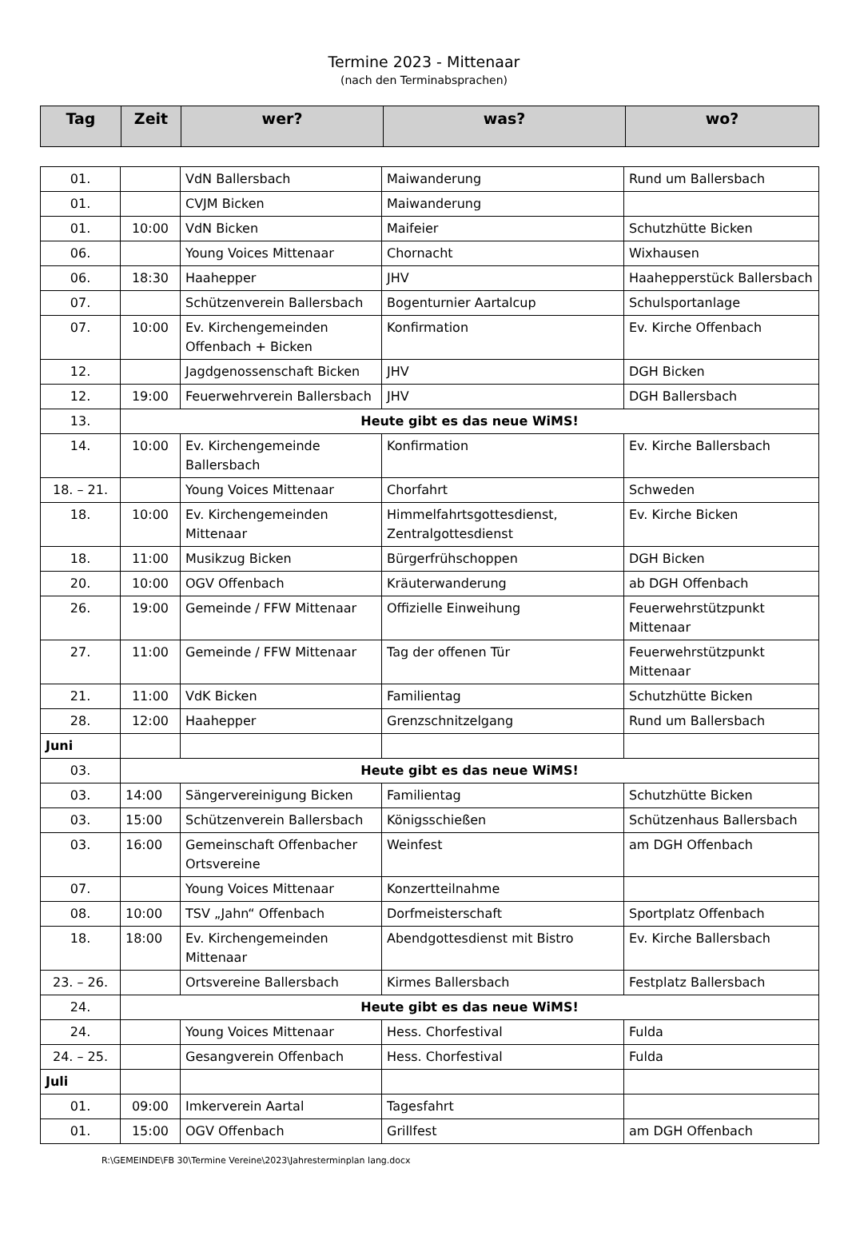Termine 2023 - Mittenaar
(nach den Terminabsprachen)
| Tag | Zeit | wer? | was? | wo? |
| --- | --- | --- | --- | --- |
| 01. | | VdN Ballersbach | Maiwanderung | Rund um Ballersbach |
| 01. | | CVJM Bicken | Maiwanderung | |
| 01. | 10:00 | VdN Bicken | Maifeier | Schutzhütte Bicken |
| 06. | | Young Voices Mittenaar | Chornacht | Wixhausen |
| 06. | 18:30 | Haahepper | JHV | Haahepperstück Ballersbach |
| 07. | | Schützenverein Ballersbach | Bogenturnier Aartalcup | Schulsportanlage |
| 07. | 10:00 | Ev. Kirchengemeinden Offenbach + Bicken | Konfirmation | Ev. Kirche Offenbach |
| 12. | | Jagdgenossenschaft Bicken | JHV | DGH Bicken |
| 12. | 19:00 | Feuerwehrverein Ballersbach | JHV | DGH Ballersbach |
| 13. | Heute gibt es das neue WiMS! | | | |
| 14. | 10:00 | Ev. Kirchengemeinde Ballersbach | Konfirmation | Ev. Kirche Ballersbach |
| 18. – 21. | | Young Voices Mittenaar | Chorfahrt | Schweden |
| 18. | 10:00 | Ev. Kirchengemeinden Mittenaar | Himmelfahrtsgottesdienst, Zentralgottesdienst | Ev. Kirche Bicken |
| 18. | 11:00 | Musikzug Bicken | Bürgerfrühschoppen | DGH Bicken |
| 20. | 10:00 | OGV Offenbach | Kräuterwanderung | ab DGH Offenbach |
| 26. | 19:00 | Gemeinde / FFW Mittenaar | Offizielle Einweihung | Feuerwehrstützpunkt Mittenaar |
| 27. | 11:00 | Gemeinde / FFW Mittenaar | Tag der offenen Tür | Feuerwehrstützpunkt Mittenaar |
| 21. | 11:00 | VdK Bicken | Familientag | Schutzhütte Bicken |
| 28. | 12:00 | Haahepper | Grenzschnitzelgang | Rund um Ballersbach |
| Juni | | | | |
| 03. | Heute gibt es das neue WiMS! | | | |
| 03. | 14:00 | Sängervereinigung Bicken | Familientag | Schutzhütte Bicken |
| 03. | 15:00 | Schützenverein Ballersbach | Königsschießen | Schützenhaus Ballersbach |
| 03. | 16:00 | Gemeinschaft Offenbacher Ortsvereine | Weinfest | am DGH Offenbach |
| 07. | | Young Voices Mittenaar | Konzertteilnahme | |
| 08. | 10:00 | TSV „Jahn“ Offenbach | Dorfmeisterschaft | Sportplatz Offenbach |
| 18. | 18:00 | Ev. Kirchengemeinden Mittenaar | Abendgottesdienst mit Bistro | Ev. Kirche Ballersbach |
| 23. – 26. | | Ortsvereine Ballersbach | Kirmes Ballersbach | Festplatz Ballersbach |
| 24. | Heute gibt es das neue WiMS! | | | |
| 24. | | Young Voices Mittenaar | Hess. Chorfestival | Fulda |
| 24. – 25. | | Gesangverein Offenbach | Hess. Chorfestival | Fulda |
| Juli | | | | |
| 01. | 09:00 | Imkerverein Aartal | Tagesfahrt | |
| 01. | 15:00 | OGV Offenbach | Grillfest | am DGH Offenbach |
R:\GEMEINDE\FB 30\Termine Vereine\2023\Jahresterminplan lang.docx